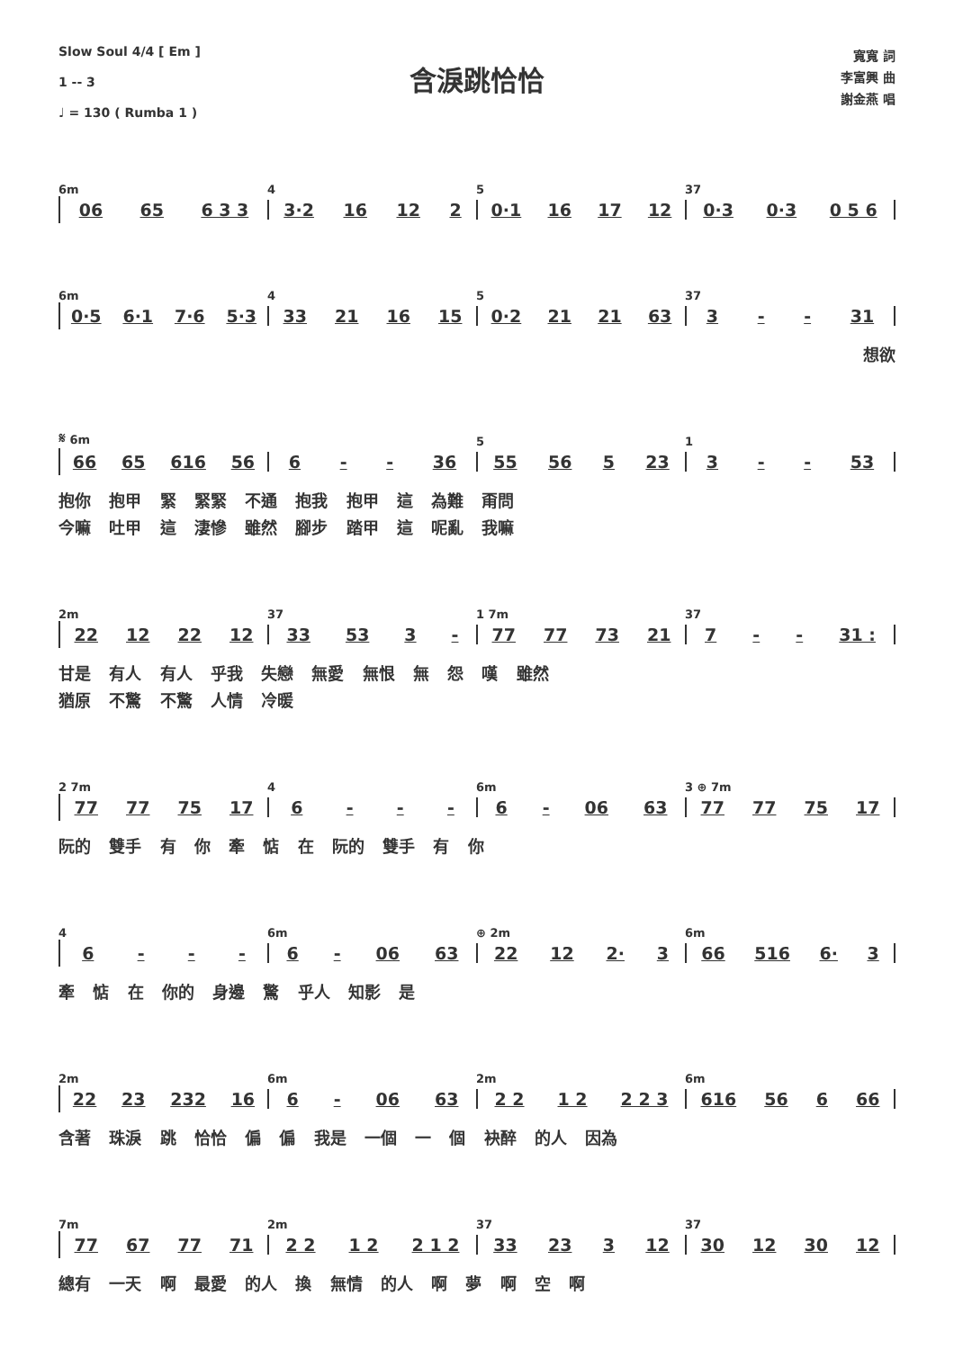Slow Soul 4/4 [ Em ]
1 -- 3
♩ = 130 ( Rumba 1 )
含淚跳恰恰
寬寬 詞
李富興 曲
謝金燕 唱
6m 4 5 37
06 65 6 3 3 3·2 16 12 2 0·1 16 17 12 0·3 0·3 0 5 6
6m 4 5 37
0·5 6·1 7·6 5·3 33 21 16 15 0·2 21 21 63 3 - - 31
想欲
𝄋 6m 5 1
66 65 616 56 6 - - 36 55 56 5 23 3 - - 53
抱你 抱甲 緊 緊緊 不通 抱我 抱甲 這 為難 甭問
今嘛 吐甲 這 淒慘 雖然 腳步 踏甲 這 呢亂 我嘛
2m 37 1 7m 37
22 12 22 12 33 53 3 - 77 77 73 21 7 - - 31 :
甘是 有人 有人 乎我 失戀 無愛 無恨 無 怨 嘆 雖然
猶原 不驚 不驚 人情 冷暖
2 7m 4 6m 3 ⊕ 7m
77 77 75 17 6 - - - 6 - 06 63 77 77 75 17
阮的 雙手 有 你 牽 惦 在 阮的 雙手 有 你
4 6m ⊕ 2m 6m
6 - - - 6 - 06 63 22 12 2· 3 66 516 6· 3
牽 惦 在 你的 身邊 驚 乎人 知影 是
2m 6m 2m 6m
22 23 232 16 6 - 06 63 2 2 1 2 2 2 3 616 56 6 66
含著 珠淚 跳 恰恰 偏 偏 我是 一個 一 個 袂醉 的人 因為
7m 2m 37 37
77 67 77 71 2 2 1 2 2 1 2 33 23 3 12 30 12 30 12
總有 一天 啊 最愛 的人 換 無情 的人 啊 夢 啊 空 啊